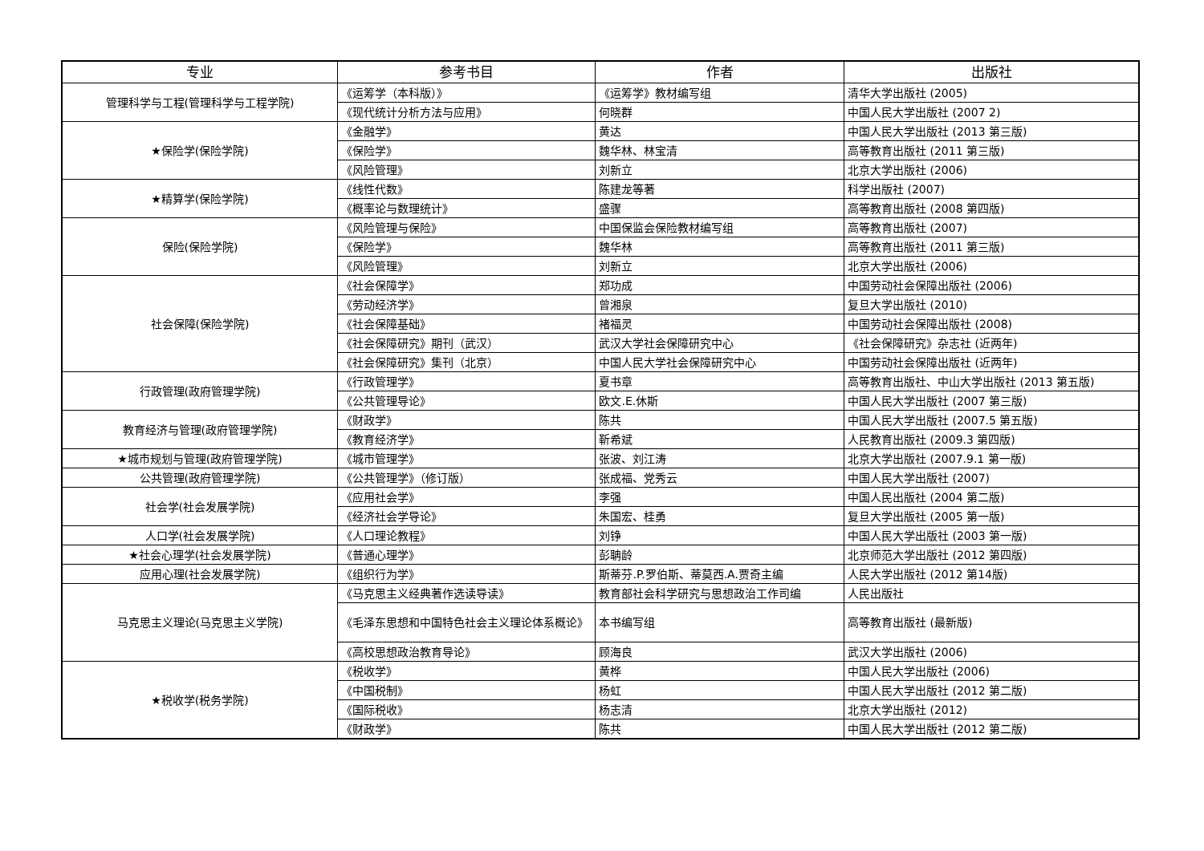| 专业 | 参考书目 | 作者 | 出版社 |
| --- | --- | --- | --- |
| 管理科学与工程(管理科学与工程学院) | 《运筹学（本科版）》 | 《运筹学》教材编写组 | 清华大学出版社 (2005) |
| | 《现代统计分析方法与应用》 | 何晓群 | 中国人民大学出版社 (2007 2) |
| ★保险学(保险学院) | 《金融学》 | 黄达 | 中国人民大学出版社 (2013 第三版) |
| | 《保险学》 | 魏华林、林宝清 | 高等教育出版社 (2011 第三版) |
| | 《风险管理》 | 刘新立 | 北京大学出版社 (2006) |
| ★精算学(保险学院) | 《线性代数》 | 陈建龙等著 | 科学出版社 (2007) |
| | 《概率论与数理统计》 | 盛骤 | 高等教育出版社 (2008 第四版) |
| 保险(保险学院) | 《风险管理与保险》 | 中国保监会保险教材编写组 | 高等教育出版社 (2007) |
| | 《保险学》 | 魏华林 | 高等教育出版社 (2011 第三版) |
| | 《风险管理》 | 刘新立 | 北京大学出版社 (2006) |
| 社会保障(保险学院) | 《社会保障学》 | 郑功成 | 中国劳动社会保障出版社 (2006) |
| | 《劳动经济学》 | 曾湘泉 | 复旦大学出版社 (2010) |
| | 《社会保障基础》 | 褚福灵 | 中国劳动社会保障出版社 (2008) |
| | 《社会保障研究》期刊（武汉） | 武汉大学社会保障研究中心 | 《社会保障研究》杂志社 (近两年) |
| | 《社会保障研究》集刊（北京） | 中国人民大学社会保障研究中心 | 中国劳动社会保障出版社 (近两年) |
| 行政管理(政府管理学院) | 《行政管理学》 | 夏书章 | 高等教育出版社、中山大学出版社 (2013 第五版) |
| | 《公共管理导论》 | 欧文.E.休斯 | 中国人民大学出版社 (2007 第三版) |
| 教育经济与管理(政府管理学院) | 《财政学》 | 陈共 | 中国人民大学出版社 (2007.5 第五版) |
| | 《教育经济学》 | 靳希斌 | 人民教育出版社 (2009.3 第四版) |
| ★城市规划与管理(政府管理学院) | 《城市管理学》 | 张波、刘江涛 | 北京大学出版社 (2007.9.1 第一版) |
| 公共管理(政府管理学院) | 《公共管理学》（修订版） | 张成福、党秀云 | 中国人民大学出版社 (2007) |
| 社会学(社会发展学院) | 《应用社会学》 | 李强 | 中国人民出版社 (2004 第二版) |
| | 《经济社会学导论》 | 朱国宏、桂勇 | 复旦大学出版社 (2005 第一版) |
| 人口学(社会发展学院) | 《人口理论教程》 | 刘铮 | 中国人民大学出版社 (2003 第一版) |
| ★社会心理学(社会发展学院) | 《普通心理学》 | 彭聃龄 | 北京师范大学出版社 (2012 第四版) |
| 应用心理(社会发展学院) | 《组织行为学》 | 斯蒂芬.P.罗伯斯、蒂莫西.A.贾奇主编 | 人民大学出版社 (2012 第14版) |
| 马克思主义理论(马克思主义学院) | 《马克思主义经典著作选读导读》 | 教育部社会科学研究与思想政治工作司编 | 人民出版社 |
| | 《毛泽东思想和中国特色社会主义理论体系概论》 | 本书编写组 | 高等教育出版社 (最新版) |
| | 《高校思想政治教育导论》 | 顾海良 | 武汉大学出版社 (2006) |
| ★税收学(税务学院) | 《税收学》 | 黄桦 | 中国人民大学出版社 (2006) |
| | 《中国税制》 | 杨虹 | 中国人民大学出版社 (2012 第二版) |
| | 《国际税收》 | 杨志清 | 北京大学出版社 (2012) |
| | 《财政学》 | 陈共 | 中国人民大学出版社 (2012 第二版) |